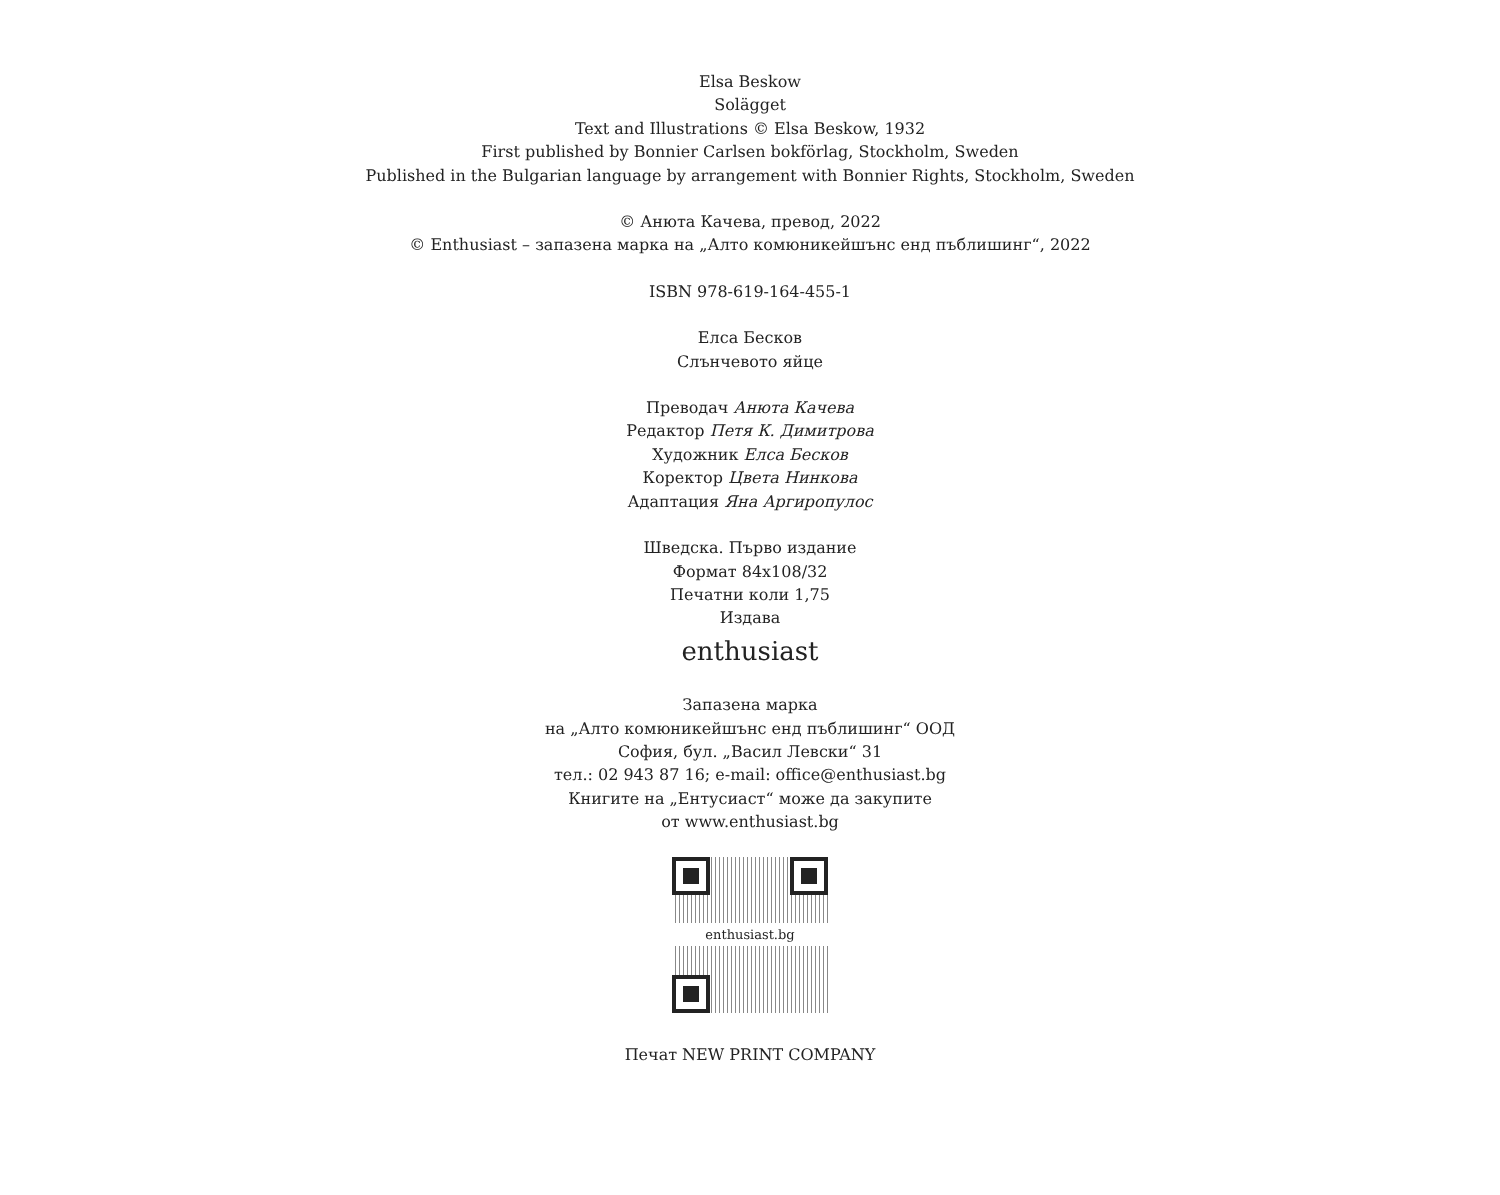Elsa Beskow
Solägget
Text and Illustrations © Elsa Beskow, 1932
First published by Bonnier Carlsen bokförlag, Stockholm, Sweden
Published in the Bulgarian language by arrangement with Bonnier Rights, Stockholm, Sweden
© Анюта Качева, превод, 2022
© Enthusiast – запазена марка на „Алто комюникейшънс енд пъблишинг“, 2022
ISBN 978-619-164-455-1
Елса Бесков
Слънчевото яйце
Преводач Анюта Качева
Редактор Петя К. Димитрова
Художник Елса Бесков
Коректор Цвета Нинкова
Адаптация Яна Аргиропулос
Шведска. Първо издание
Формат 84x108/32
Печатни коли 1,75
Издава
enthusiast
Запазена марка
на „Алто комюникейшънс енд пъблишинг“ ООД
София, бул. „Васил Левски“ 31
тел.: 02 943 87 16; e-mail: office@enthusiast.bg
Книгите на „Ентусиаст“ може да закупите
от www.enthusiast.bg
enthusiast.bg
Печат NEW PRINT COMPANY